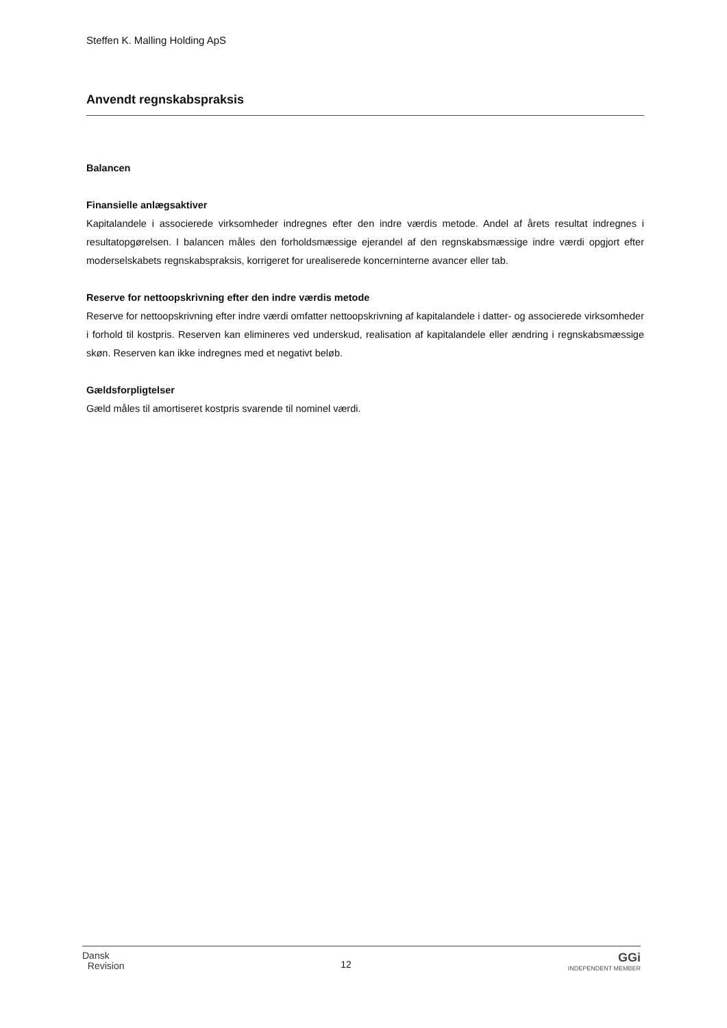Steffen K. Malling Holding ApS
Anvendt regnskabspraksis
Balancen
Finansielle anlægsaktiver
Kapitalandele i associerede virksomheder indregnes efter den indre værdis metode. Andel af årets resultat indregnes i resultatopgørelsen. I balancen måles den forholdsmæssige ejerandel af den regnskabsmæssige indre værdi opgjort efter moderselskabets regnskabspraksis, korrigeret for urealiserede koncerninterne avancer eller tab.
Reserve for nettoopskrivning efter den indre værdis metode
Reserve for nettoopskrivning efter indre værdi omfatter nettoopskrivning af kapitalandele i datter- og associerede virksomheder i forhold til kostpris. Reserven kan elimineres ved underskud, realisation af kapitalandele eller ændring i regnskabsmæssige skøn. Reserven kan ikke indregnes med et negativt beløb.
Gældsforpligtelser
Gæld måles til amortiseret kostpris svarende til nominel værdi.
Dansk
Revision
12
GGi
INDEPENDENT MEMBER